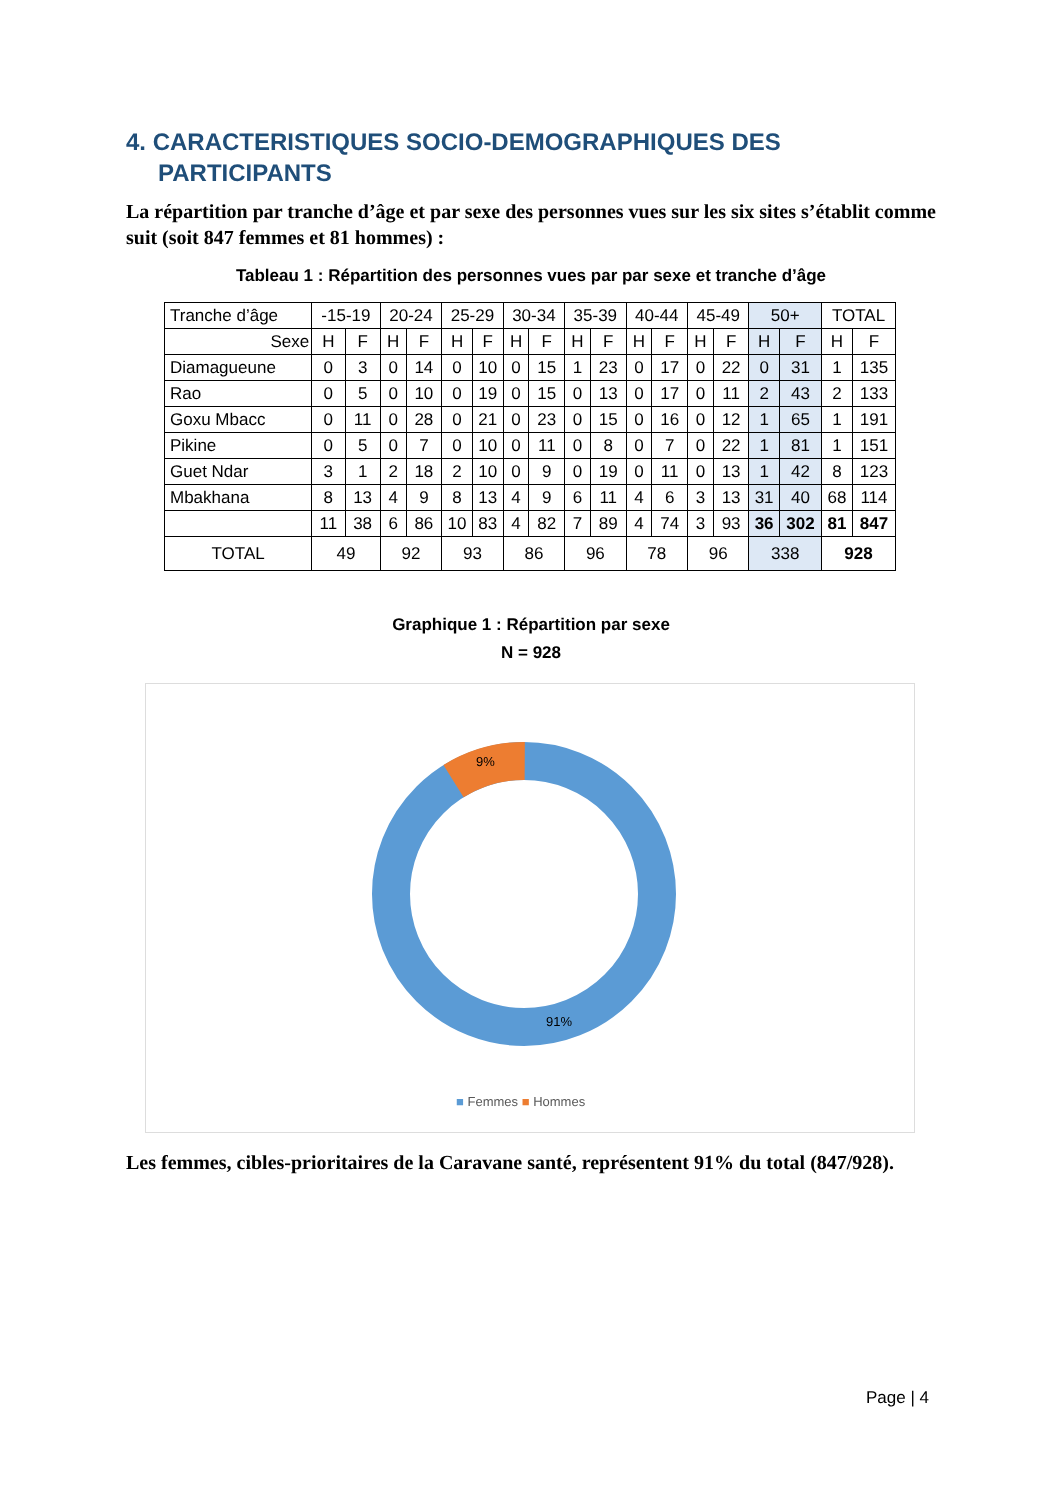4. CARACTERISTIQUES SOCIO-DEMOGRAPHIQUES DES PARTICIPANTS
La répartition par tranche d’âge et par sexe des personnes vues sur les six sites s’établit comme suit (soit 847 femmes et 81 hommes) :
Tableau 1 : Répartition des personnes vues par par sexe et tranche d’âge
| Tranche d’âge | -15-19 | | 20-24 | | 25-29 | | 30-34 | | 35-39 | | 40-44 | | 45-49 | | 50+ | | TOTAL | |
| Sexe | H | F | H | F | H | F | H | F | H | F | H | F | H | F | H | F | H | F |
| Diamagueune | 0 | 3 | 0 | 14 | 0 | 10 | 0 | 15 | 1 | 23 | 0 | 17 | 0 | 22 | 0 | 31 | 1 | 135 |
| Rao | 0 | 5 | 0 | 10 | 0 | 19 | 0 | 15 | 0 | 13 | 0 | 17 | 0 | 11 | 2 | 43 | 2 | 133 |
| Goxu Mbacc | 0 | 11 | 0 | 28 | 0 | 21 | 0 | 23 | 0 | 15 | 0 | 16 | 0 | 12 | 1 | 65 | 1 | 191 |
| Pikine | 0 | 5 | 0 | 7 | 0 | 10 | 0 | 11 | 0 | 8 | 0 | 7 | 0 | 22 | 1 | 81 | 1 | 151 |
| Guet Ndar | 3 | 1 | 2 | 18 | 2 | 10 | 0 | 9 | 0 | 19 | 0 | 11 | 0 | 13 | 1 | 42 | 8 | 123 |
| Mbakhana | 8 | 13 | 4 | 9 | 8 | 13 | 4 | 9 | 6 | 11 | 4 | 6 | 3 | 13 | 31 | 40 | 68 | 114 |
| | 11 | 38 | 6 | 86 | 10 | 83 | 4 | 82 | 7 | 89 | 4 | 74 | 3 | 93 | 36 | 302 | 81 | 847 |
| TOTAL | 49 | | 92 | | 93 | | 86 | | 96 | | 78 | | 96 | | 338 | | 928 | |
Graphique 1 : Répartition par sexe
N = 928
9%
91%
■ Femmes ■ Hommes
Les femmes, cibles-prioritaires de la Caravane santé, représentent 91% du total (847/928).
Page | 4